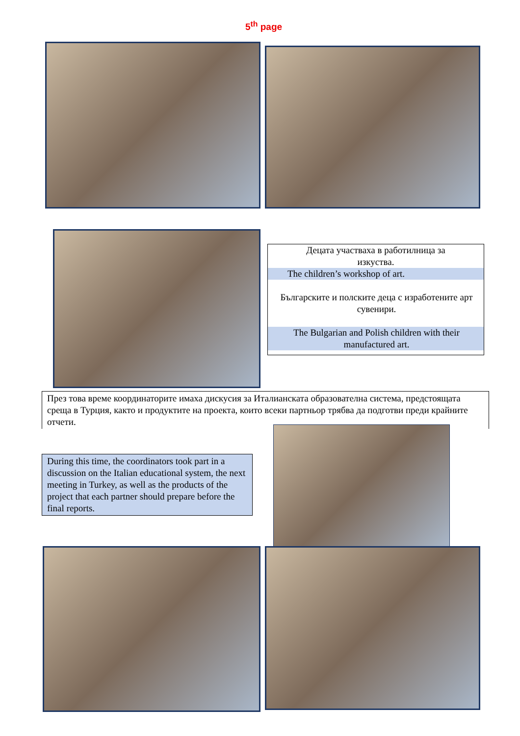5<sup>th</sup> page
Децата участваха в работилница за
изкуства.
The children’s workshop of art.
Българските и полските деца с изработените арт сувенири.
The Bulgarian and Polish children with their manufactured art.
През това време координаторите имаха дискусия за Италианската образователна система, предстоящата среща в Турция, както и продуктите на проекта, които всеки партньор трябва да подготви преди крайните отчети.
During this time, the coordinators took part in a discussion on the Italian educational system, the next meeting in Turkey, as well as the products of the project that each partner should prepare before the final reports.